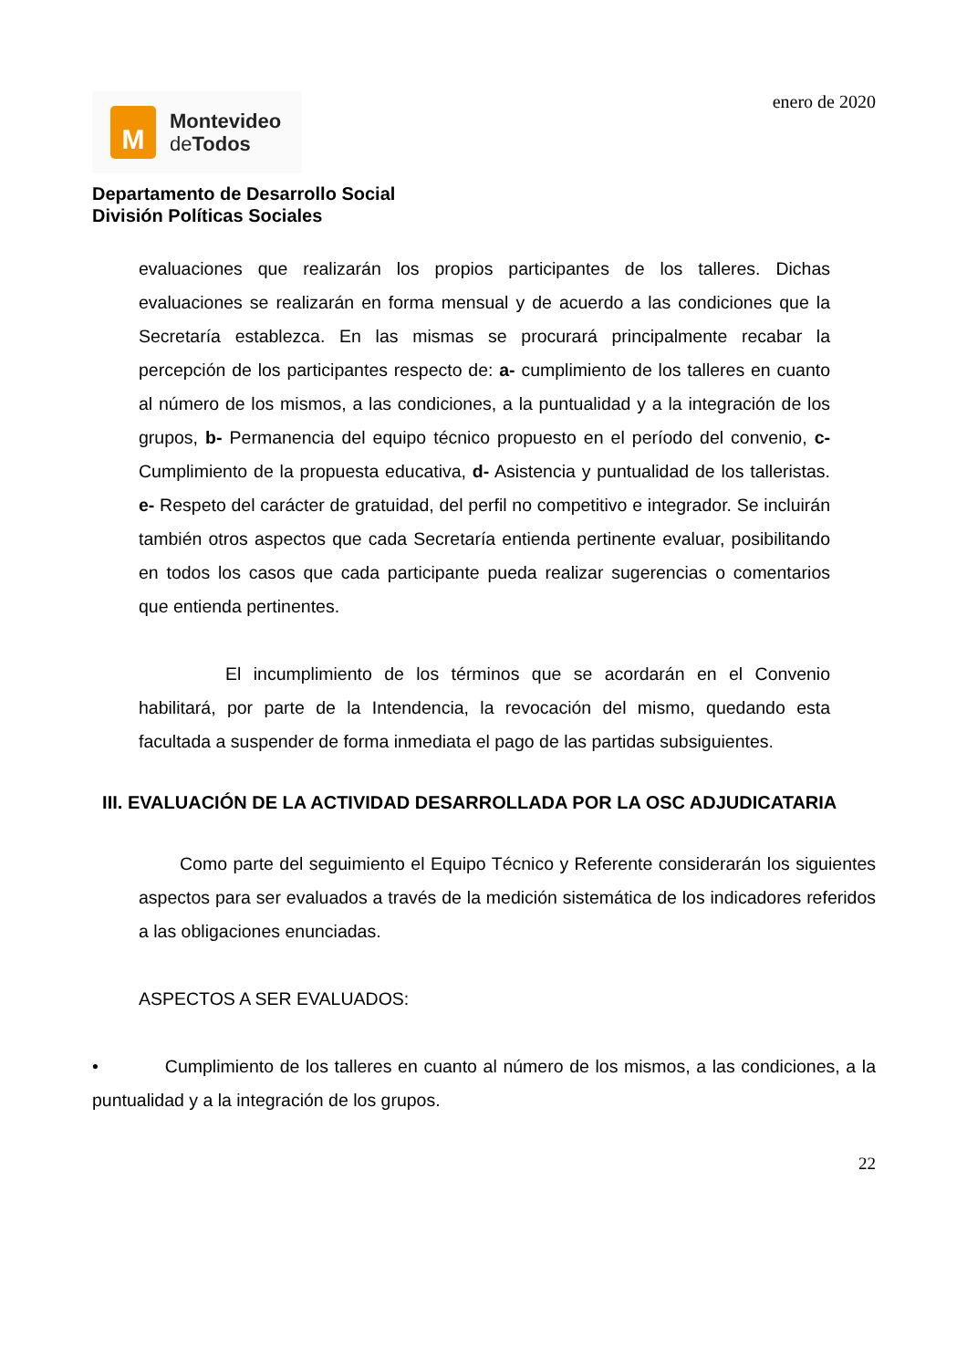M
Montevideo
de Todos
enero de 2020
Departamento de Desarrollo Social
División Políticas Sociales
evaluaciones que realizarán los propios participantes de los talleres. Dichas evaluaciones se realizarán en forma mensual y de acuerdo a las condiciones que la Secretaría establezca. En las mismas se procurará principalmente recabar la percepción de los participantes respecto de: a- cumplimiento de los talleres en cuanto al número de los mismos, a las condiciones, a la puntualidad y a la integración de los grupos, b- Permanencia del equipo técnico propuesto en el período del convenio, c- Cumplimiento de la propuesta educativa, d- Asistencia y puntualidad de los talleristas. e- Respeto del carácter de gratuidad, del perfil no competitivo e integrador. Se incluirán también otros aspectos que cada Secretaría entienda pertinente evaluar, posibilitando en todos los casos que cada participante pueda realizar sugerencias o comentarios que entienda pertinentes.
El incumplimiento de los términos que se acordarán en el Convenio habilitará, por parte de la Intendencia, la revocación del mismo, quedando esta facultada a suspender de forma inmediata el pago de las partidas subsiguientes.
III. EVALUACIÓN DE LA ACTIVIDAD DESARROLLADA POR LA OSC ADJUDICATARIA
Como parte del seguimiento el Equipo Técnico y Referente considerarán los siguientes aspectos para ser evaluados a través de la medición sistemática de los indicadores referidos a las obligaciones enunciadas.
ASPECTOS A SER EVALUADOS:
• Cumplimiento de los talleres en cuanto al número de los mismos, a las condiciones, a la puntualidad y a la integración de los grupos.
22